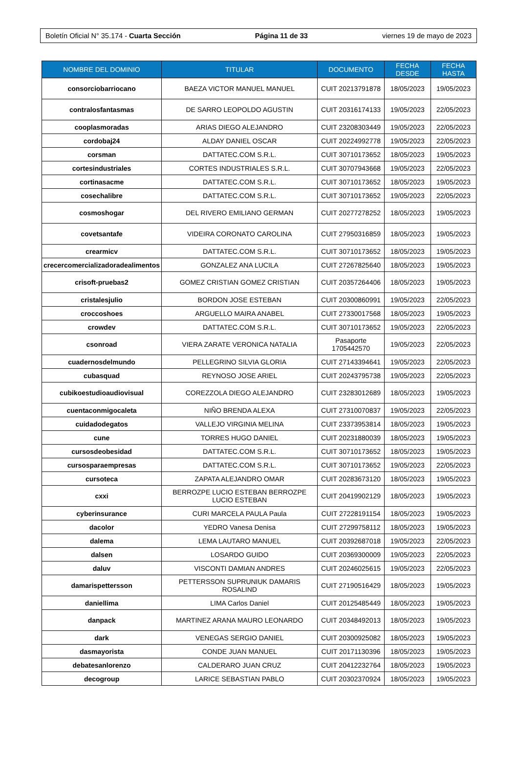Boletín Oficial N° 35.174 - Cuarta Sección Página 11 de 33 viernes 19 de mayo de 2023
| NOMBRE DEL DOMINIO | TITULAR | DOCUMENTO | FECHA DESDE | FECHA HASTA |
| --- | --- | --- | --- | --- |
| consorciobarriocano | BAEZA VICTOR MANUEL MANUEL | CUIT 20213791878 | 18/05/2023 | 19/05/2023 |
| contralosfantasmas | DE SARRO LEOPOLDO AGUSTIN | CUIT 20316174133 | 19/05/2023 | 22/05/2023 |
| cooplasmoradas | ARIAS DIEGO ALEJANDRO | CUIT 23208303449 | 19/05/2023 | 22/05/2023 |
| cordobaj24 | ALDAY DANIEL OSCAR | CUIT 20224992778 | 19/05/2023 | 22/05/2023 |
| corsman | DATTATEC.COM S.R.L. | CUIT 30710173652 | 18/05/2023 | 19/05/2023 |
| cortesindustriales | CORTES INDUSTRIALES S.R.L. | CUIT 30707943668 | 19/05/2023 | 22/05/2023 |
| cortinasacme | DATTATEC.COM S.R.L. | CUIT 30710173652 | 18/05/2023 | 19/05/2023 |
| cosechalibre | DATTATEC.COM S.R.L. | CUIT 30710173652 | 19/05/2023 | 22/05/2023 |
| cosmoshogar | DEL RIVERO EMILIANO GERMAN | CUIT 20277278252 | 18/05/2023 | 19/05/2023 |
| covetsantafe | VIDEIRA CORONATO CAROLINA | CUIT 27950316859 | 18/05/2023 | 19/05/2023 |
| crearmicv | DATTATEC.COM S.R.L. | CUIT 30710173652 | 18/05/2023 | 19/05/2023 |
| crecercomercializadoradealimentos | GONZALEZ ANA LUCILA | CUIT 27267825640 | 18/05/2023 | 19/05/2023 |
| crisoft-pruebas2 | GOMEZ CRISTIAN GOMEZ CRISTIAN | CUIT 20357264406 | 18/05/2023 | 19/05/2023 |
| cristalesjulio | BORDON JOSE ESTEBAN | CUIT 20300860991 | 19/05/2023 | 22/05/2023 |
| croccoshoes | ARGUELLO MAIRA ANABEL | CUIT 27330017568 | 18/05/2023 | 19/05/2023 |
| crowdev | DATTATEC.COM S.R.L. | CUIT 30710173652 | 19/05/2023 | 22/05/2023 |
| csonroad | VIERA ZARATE VERONICA NATALIA | Pasaporte 1705442570 | 19/05/2023 | 22/05/2023 |
| cuadernosdelmundo | PELLEGRINO SILVIA GLORIA | CUIT 27143394641 | 19/05/2023 | 22/05/2023 |
| cubasquad | REYNOSO JOSE ARIEL | CUIT 20243795738 | 19/05/2023 | 22/05/2023 |
| cubikoestudioaudiovisual | COREZZOLA DIEGO ALEJANDRO | CUIT 23283012689 | 18/05/2023 | 19/05/2023 |
| cuentaconmigocaleta | NIÑO BRENDA ALEXA | CUIT 27310070837 | 19/05/2023 | 22/05/2023 |
| cuidadodegatos | VALLEJO VIRGINIA MELINA | CUIT 23373953814 | 18/05/2023 | 19/05/2023 |
| cune | TORRES HUGO DANIEL | CUIT 20231880039 | 18/05/2023 | 19/05/2023 |
| cursosdeobesidad | DATTATEC.COM S.R.L. | CUIT 30710173652 | 18/05/2023 | 19/05/2023 |
| cursosparaempresas | DATTATEC.COM S.R.L. | CUIT 30710173652 | 19/05/2023 | 22/05/2023 |
| cursoteca | ZAPATA ALEJANDRO OMAR | CUIT 20283673120 | 18/05/2023 | 19/05/2023 |
| cxxi | BERROZPE LUCIO ESTEBAN BERROZPE LUCIO ESTEBAN | CUIT 20419902129 | 18/05/2023 | 19/05/2023 |
| cyberinsurance | CURI MARCELA PAULA Paula | CUIT 27228191154 | 18/05/2023 | 19/05/2023 |
| dacolor | YEDRO Vanesa Denisa | CUIT 27299758112 | 18/05/2023 | 19/05/2023 |
| dalema | LEMA LAUTARO MANUEL | CUIT 20392687018 | 19/05/2023 | 22/05/2023 |
| dalsen | LOSARDO GUIDO | CUIT 20369300009 | 19/05/2023 | 22/05/2023 |
| daluv | VISCONTI DAMIAN ANDRES | CUIT 20246025615 | 19/05/2023 | 22/05/2023 |
| damarispettersson | PETTERSSON SUPRUNIUK DAMARIS ROSALIND | CUIT 27190516429 | 18/05/2023 | 19/05/2023 |
| daniellima | LIMA Carlos Daniel | CUIT 20125485449 | 18/05/2023 | 19/05/2023 |
| danpack | MARTINEZ ARANA MAURO LEONARDO | CUIT 20348492013 | 18/05/2023 | 19/05/2023 |
| dark | VENEGAS SERGIO DANIEL | CUIT 20300925082 | 18/05/2023 | 19/05/2023 |
| dasmayorista | CONDE JUAN MANUEL | CUIT 20171130396 | 18/05/2023 | 19/05/2023 |
| debatesanlorenzo | CALDERARO JUAN CRUZ | CUIT 20412232764 | 18/05/2023 | 19/05/2023 |
| decogroup | LARICE SEBASTIAN PABLO | CUIT 20302370924 | 18/05/2023 | 19/05/2023 |